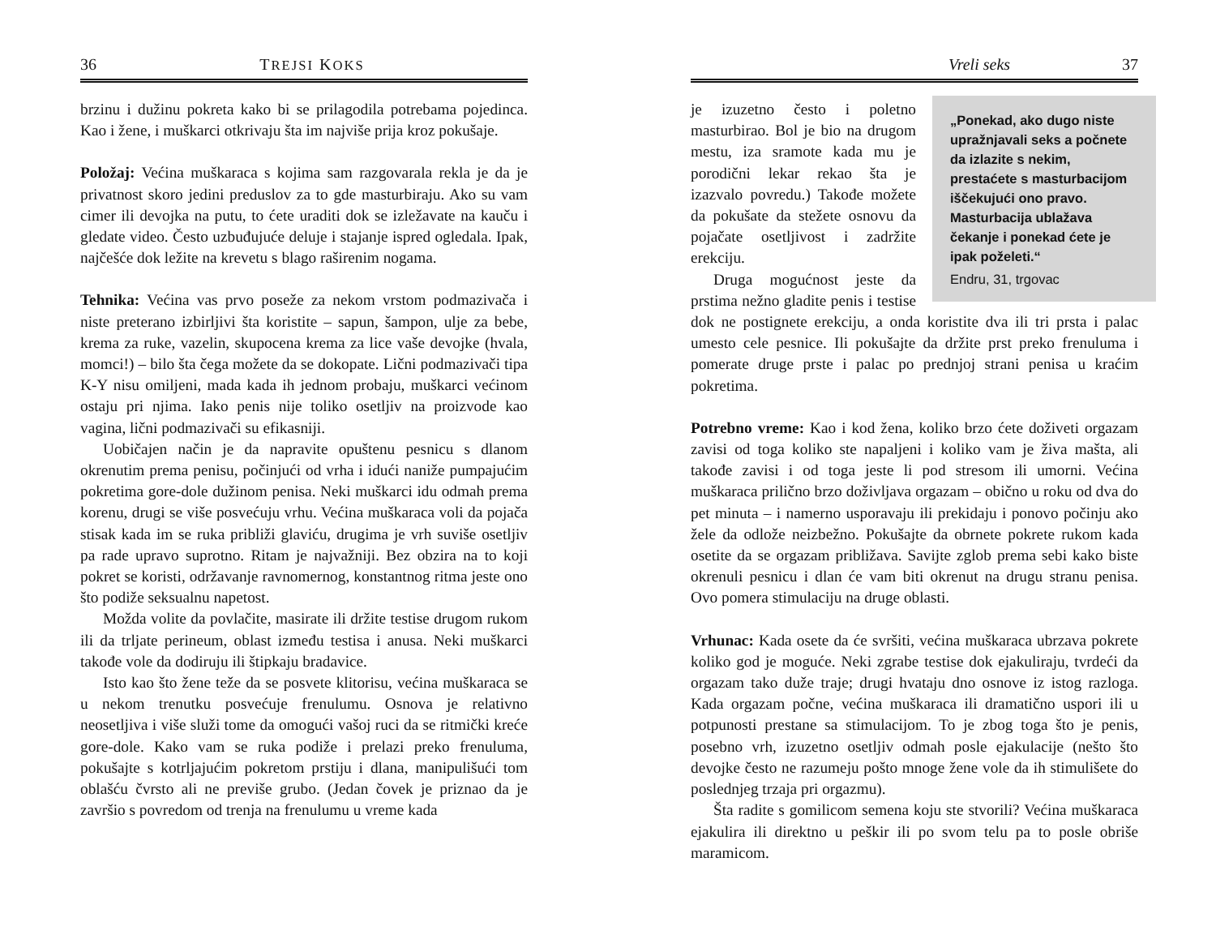36 TREJSI KOKS
brzinu i dužinu pokreta kako bi se prilagodila potrebama pojedinca. Kao i žene, i muškarci otkrivaju šta im najviše prija kroz pokušaje.
Položaj: Većina muškaraca s kojima sam razgovarala rekla je da je privatnost skoro jedini preduslov za to gde masturbiraju. Ako su vam cimer ili devojka na putu, to ćete uraditi dok se izležavate na kauču i gledate video. Često uzbuđujuće deluje i stajanje ispred ogledala. Ipak, najčešće dok ležite na krevetu s blago raširenim nogama.
Tehnika: Većina vas prvo poseže za nekom vrstom podmazivača i niste preterano izbirljivi šta koristite – sapun, šampon, ulje za bebe, krema za ruke, vazelin, skupocena krema za lice vaše devojke (hvala, momci!) – bilo šta čega možete da se dokopate. Lični podmazivači tipa K-Y nisu omiljeni, mada kada ih jednom probaju, muškarci većinom ostaju pri njima. Iako penis nije toliko osetljiv na proizvode kao vagina, lični podmazivači su efikasniji.
Uobičajen način je da napravite opuštenu pesnicu s dlanom okrenutim prema penisu, počinjući od vrha i idući naniže pumpajućim pokretima gore-dole dužinom penisa. Neki muškarci idu odmah prema korenu, drugi se više posvećuju vrhu. Većina muškaraca voli da pojača stisak kada im se ruka približi glaviću, drugima je vrh suviše osetljiv pa rade upravo suprotno. Ritam je najvažniji. Bez obzira na to koji pokret se koristi, održavanje ravnomernog, konstantnog ritma jeste ono što podiže seksualnu napetost.
Možda volite da povlačite, masirate ili držite testise drugom rukom ili da trljate perineum, oblast između testisa i anusa. Neki muškarci takođe vole da dodiruju ili štipkaju bradavice.
Isto kao što žene teže da se posvete klitorisu, većina muškaraca se u nekom trenutku posvećuje frenulumu. Osnova je relativno neosetljiva i više služi tome da omogući vašoj ruci da se ritmički kreće gore-dole. Kako vam se ruka podiže i prelazi preko frenuluma, pokušajte s kotrljajućim pokretom prstiju i dlana, manipulišući tom oblašću čvrsto ali ne previše grubo. (Jedan čovek je priznao da je završio s povredom od trenja na frenulumu u vreme kada
Vreli seks 37
„Ponekad, ako dugo niste upražnjavali seks a počnete da izlazite s nekim, prestaćete s masturbacijom iščekujući ono pravo. Masturbacija ublažava čekanje i ponekad ćete je ipak poželeti.“Endru, 31, trgovac
je izuzetno često i poletno masturbirao. Bol je bio na drugom mestu, iza sramote kada mu je porodični lekar rekao šta je izazvalo povredu.) Takođe možete da pokušate da stežete osnovu da pojačate osetljivost i zadržite erekciju.
Druga mogućnost jeste da prstima nežno gladite penis i testise dok ne postignete erekciju, a onda koristite dva ili tri prsta i palac umesto cele pesnice. Ili pokušajte da držite prst preko frenuluma i pomerate druge prste i palac po prednjoj strani penisa u kraćim pokretima.
Potrebno vreme: Kao i kod žena, koliko brzo ćete doživeti orgazam zavisi od toga koliko ste napaljeni i koliko vam je živa mašta, ali takođe zavisi i od toga jeste li pod stresom ili umorni. Većina muškaraca prilično brzo doživljava orgazam – obično u roku od dva do pet minuta – i namerno usporavaju ili prekidaju i ponovo počinju ako žele da odlože neizbežno. Pokušajte da obrnete pokrete rukom kada osetite da se orgazam približava. Savijte zglob prema sebi kako biste okrenuli pesnicu i dlan će vam biti okrenut na drugu stranu penisa. Ovo pomera stimulaciju na druge oblasti.
Vrhunac: Kada osete da će svršiti, većina muškaraca ubrzava pokrete koliko god je moguće. Neki zgrabe testise dok ejakuliraju, tvrdeći da orgazam tako duže traje; drugi hvataju dno osnove iz istog razloga. Kada orgazam počne, većina muškaraca ili dramatično uspori ili u potpunosti prestane sa stimulacijom. To je zbog toga što je penis, posebno vrh, izuzetno osetljiv odmah posle ejakulacije (nešto što devojke često ne razumeju pošto mnoge žene vole da ih stimulišete do poslednjeg trzaja pri orgazmu).
Šta radite s gomilicom semena koju ste stvorili? Većina muškaraca ejakulira ili direktno u peškir ili po svom telu pa to posle obriše maramicom.